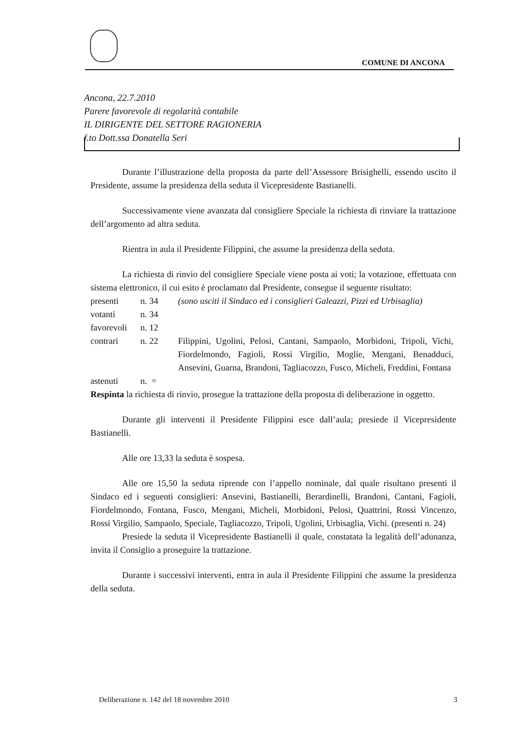COMUNE DI ANCONA
Ancona, 22.7.2010
Parere favorevole di regolarità contabile
IL DIRIGENTE DEL SETTORE RAGIONERIA
f.to Dott.ssa Donatella Seri
Durante l’illustrazione della proposta da parte dell’Assessore Brisighelli, essendo uscito il Presidente, assume la presidenza della seduta il Vicepresidente Bastianelli.
Successivamente viene avanzata dal consigliere Speciale la richiesta di rinviare la trattazione dell’argomento ad altra seduta.
Rientra in aula il Presidente Filippini, che assume la presidenza della seduta.
La richiesta di rinvio del consigliere Speciale viene posta ai voti; la votazione, effettuata con sistema elettronico, il cui esito è proclamato dal Presidente, consegue il seguente risultato:
| presenti | n. 34 | (sono usciti il Sindaco ed i consiglieri Galeazzi, Pizzi ed Urbisaglia) |
| votanti | n. 34 | |
| favorevoli | n. 12 | |
| contrari | n. 22 | Filippini, Ugolini, Pelosi, Cantani, Sampaolo, Morbidoni, Tripoli, Vichi, Fiordelmondo, Fagioli, Rossi Virgilio, Moglie, Mengani, Benadduci, Ansevini, Guarna, Brandoni, Tagliacozzo, Fusco, Micheli, Freddini, Fontana |
| astenuti | n. = | |
Respinta la richiesta di rinvio, prosegue la trattazione della proposta di deliberazione in oggetto.
Durante gli interventi il Presidente Filippini esce dall’aula; presiede il Vicepresidente Bastianelli.
Alle ore 13,33 la seduta è sospesa.
Alle ore 15,50 la seduta riprende con l’appello nominale, dal quale risultano presenti il Sindaco ed i seguenti consiglieri: Ansevini, Bastianelli, Berardinelli, Brandoni, Cantani, Fagioli, Fiordelmondo, Fontana, Fusco, Mengani, Micheli, Morbidoni, Pelosi, Quattrini, Rossi Vincenzo, Rossi Virgilio, Sampaolo, Speciale, Tagliacozzo, Tripoli, Ugolini, Urbisaglia, Vichi. (presenti n. 24)
Presiede la seduta il Vicepresidente Bastianelli il quale, constatata la legalità dell’adunanza, invita il Consiglio a proseguire la trattazione.
Durante i successivi interventi, entra in aula il Presidente Filippini che assume la presidenza della seduta.
Deliberazione n. 142 del 18 novembre 2010 3